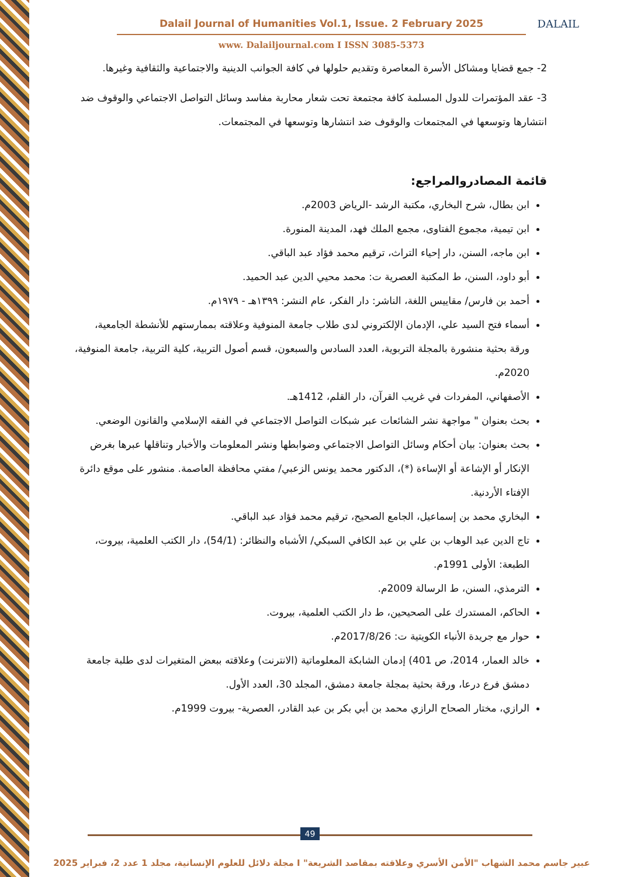DALAIL
Dalail Journal of Humanities Vol.1, Issue. 2 February 2025
www. Dalailjournal.com I ISSN 3085-5373
2- جمع قضايا ومشاكل الأسرة المعاصرة وتقديم حلولها في كافة الجوانب الدينية والاجتماعية والثقافية وغيرها.
3- عقد المؤتمرات للدول المسلمة كافة مجتمعة تحت شعار محاربة مفاسد وسائل التواصل الاجتماعي والوقوف ضد انتشارها وتوسعها في المجتمعات والوقوف ضد انتشارها وتوسعها في المجتمعات.
قائمة المصادروالمراجع:
ابن بطال، شرح البخاري، مكتبة الرشد -الرياض 2003م.
ابن تيمية، مجموع الفتاوى، مجمع الملك فهد، المدينة المنورة.
ابن ماجه، السنن، دار إحياء التراث، ترقيم محمد فؤاد عبد الباقي.
أبو داود، السنن، ط المكتبة العصرية ت: محمد محيي الدين عبد الحميد.
أحمد بن فارس/ مقاييس اللغة، الناشر: دار الفكر، عام النشر: ١٣٩٩هـ - ١٩٧٩م.
أسماء فتح السيد علي، الإدمان الإلكتروني لدى طلاب جامعة المنوفية وعلاقته بممارستهم للأنشطة الجامعية، ورقة بحثية منشورة بالمجلة التربوية، العدد السادس والسبعون، قسم أصول التربية، كلية التربية، جامعة المنوفية، 2020م.
الأصفهاني، المفردات في غريب القرآن، دار القلم، 1412هـ.
بحث بعنوان " مواجهة نشر الشائعات عبر شبكات التواصل الاجتماعي في الفقه الإسلامي والقانون الوضعي.
بحث بعنوان: بيان أحكام وسائل التواصل الاجتماعي وضوابطها ونشر المعلومات والأخبار وتناقلها عبرها بغرض الإنكار أو الإشاعة أو الإساءة (*)، الدكتور محمد يونس الزعبي/ مفتي محافظة العاصمة. منشور على موقع دائرة الإفتاء الأردنية.
البخاري محمد بن إسماعيل، الجامع الصحيح، ترقيم محمد فؤاد عبد الباقي.
تاج الدين عبد الوهاب بن علي بن عبد الكافي السبكي/ الأشباه والنظائر: (54/1)، دار الكتب العلمية، بيروت، الطبعة: الأولى 1991م.
الترمذي، السنن، ط الرسالة 2009م.
الحاكم، المستدرك على الصحيحين، ط دار الكتب العلمية، بيروت.
حوار مع جريدة الأنباء الكويتية ت: 2017/8/26م.
خالد العمار، 2014، ص 401) إدمان الشابكة المعلوماتية (الانترنت) وعلاقته ببعض المتغيرات لدى طلبة جامعة دمشق فرع درعا، ورقة بحثية بمجلة جامعة دمشق، المجلد 30، العدد الأول.
الرازي، مختار الصحاح الرازي محمد بن أبي بكر بن عبد القادر، العصرية- بيروت 1999م.
49
عبير جاسم محمد الشهاب "الأمن الأسري وعلاقته بمقاصد الشريعة" I مجلة دلائل للعلوم الإنسانية، مجلد 1 عدد 2، فبراير 2025